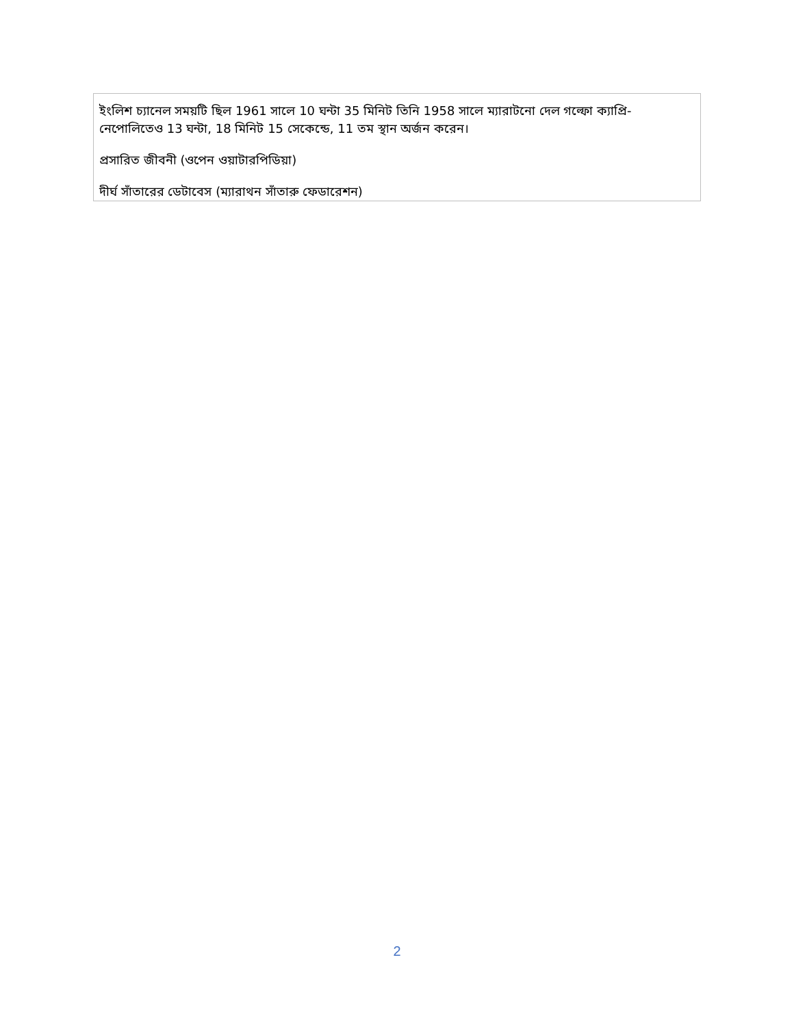ইংলিশ চ্যানেল সময়টি ছিল 1961 সালে 10 ঘন্টা 35 মিনিট তিনি 1958 সালে ম্যারাটনো দেল গল্ফো ক্যাপ্রি-নেপোলিতেও 13 ঘন্টা, 18 মিনিট 15 সেকেন্ডে, 11 তম স্থান অর্জন করেন।
প্রসারিত জীবনী (ওপেন ওয়াটারপিডিয়া)
দীর্ঘ সাঁতারের ডেটাবেস (ম্যারাথন সাঁতারু ফেডারেশন)
2